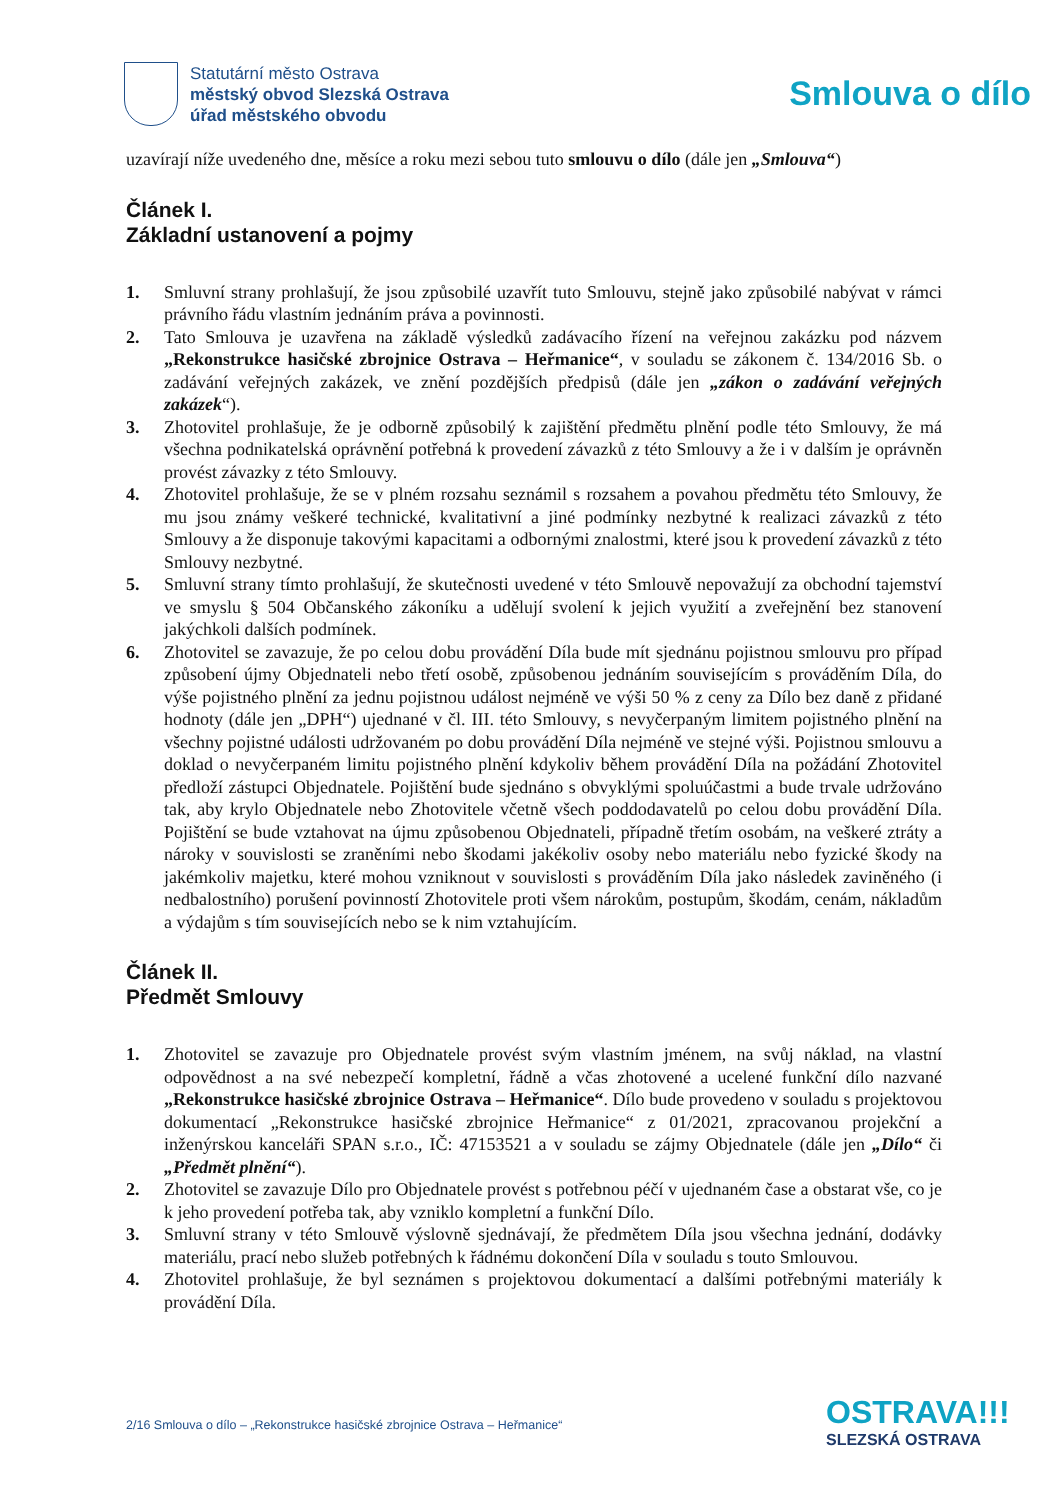Statutární město Ostrava
městský obvod Slezská Ostrava
úřad městského obvodu
Smlouva o dílo
uzavírají níže uvedeného dne, měsíce a roku mezi sebou tuto smlouvu o dílo (dále jen „Smlouva“)
Článek I.
Základní ustanovení a pojmy
1. Smluvní strany prohlašují, že jsou způsobilé uzavřít tuto Smlouvu, stejně jako způsobilé nabývat v rámci právního řádu vlastním jednáním práva a povinnosti.
2. Tato Smlouva je uzavřena na základě výsledků zadávacího řízení na veřejnou zakázku pod názvem „Rekonstrukce hasičské zbrojnice Ostrava – Heřmanice“, v souladu se zákonem č. 134/2016 Sb. o zadávání veřejných zakázek, ve znění pozdějších předpisů (dále jen „zákon o zadávání veřejných zakázek“).
3. Zhotovitel prohlašuje, že je odborně způsobilý k zajištění předmětu plnění podle této Smlouvy, že má všechna podnikatelská oprávnění potřebná k provedení závazků z této Smlouvy a že i v dalším je oprávněn provést závazky z této Smlouvy.
4. Zhotovitel prohlašuje, že se v plném rozsahu seznámil s rozsahem a povahou předmětu této Smlouvy, že mu jsou známy veškeré technické, kvalitativní a jiné podmínky nezbytné k realizaci závazků z této Smlouvy a že disponuje takovými kapacitami a odbornými znalostmi, které jsou k provedení závazků z této Smlouvy nezbytné.
5. Smluvní strany tímto prohlašují, že skutečnosti uvedené v této Smlouvě nepovažují za obchodní tajemství ve smyslu § 504 Občanského zákoníku a udělují svolení k jejich využití a zveřejnění bez stanovení jakýchkoli dalších podmínek.
6. Zhotovitel se zavazuje, že po celou dobu provádění Díla bude mít sjednánu pojistnou smlouvu pro případ způsobení újmy Objednateli nebo třetí osobě, způsobenou jednáním souvisejícím s prováděním Díla, do výše pojistného plnění za jednu pojistnou událost nejméně ve výši 50 % z ceny za Dílo bez daně z přidané hodnoty (dále jen „DPH“) ujednané v čl. III. této Smlouvy, s nevyčerpaným limitem pojistného plnění na všechny pojistné události udržovaném po dobu provádění Díla nejméně ve stejné výši. Pojistnou smlouvu a doklad o nevyčerpaném limitu pojistného plnění kdykoliv během provádění Díla na požádání Zhotovitel předloží zástupci Objednatele. Pojištění bude sjednáno s obvyklými spoluúčastmi a bude trvale udržováno tak, aby krylo Objednatele nebo Zhotovitele včetně všech poddodavatelů po celou dobu provádění Díla. Pojištění se bude vztahovat na újmu způsobenou Objednateli, případně třetím osobám, na veškeré ztráty a nároky v souvislosti se zraněními nebo škodami jakékoliv osoby nebo materiálu nebo fyzické škody na jakémkoliv majetku, které mohou vzniknout v souvislosti s prováděním Díla jako následek zaviněného (i nedbalostního) porušení povinností Zhotovitele proti všem nárokům, postupům, škodám, cenám, nákladům a výdajům s tím souvisejících nebo se k nim vztahujícím.
Článek II.
Předmět Smlouvy
1. Zhotovitel se zavazuje pro Objednatele provést svým vlastním jménem, na svůj náklad, na vlastní odpovědnost a na své nebezpečí kompletní, řádně a včas zhotovené a ucelené funkční dílo nazvané „Rekonstrukce hasičské zbrojnice Ostrava – Heřmanice“. Dílo bude provedeno v souladu s projektovou dokumentací „Rekonstrukce hasičské zbrojnice Heřmanice“ z 01/2021, zpracovanou projekční a inženýrskou kanceláři SPAN s.r.o., IČ: 47153521 a v souladu se zájmy Objednatele (dále jen „Dílo“ či „Předmět plnění“).
2. Zhotovitel se zavazuje Dílo pro Objednatele provést s potřebnou péčí v ujednaném čase a obstarat vše, co je k jeho provedení potřeba tak, aby vzniklo kompletní a funkční Dílo.
3. Smluvní strany v této Smlouvě výslovně sjednávají, že předmětem Díla jsou všechna jednání, dodávky materiálu, prací nebo služeb potřebných k řádnému dokončení Díla v souladu s touto Smlouvou.
4. Zhotovitel prohlašuje, že byl seznámen s projektovou dokumentací a dalšími potřebnými materiály k provádění Díla.
2/16 Smlouva o dílo – „Rekonstrukce hasičské zbrojnice Ostrava – Heřmanice“
OSTRAVA!!!
SLEZSKÁ OSTRAVA